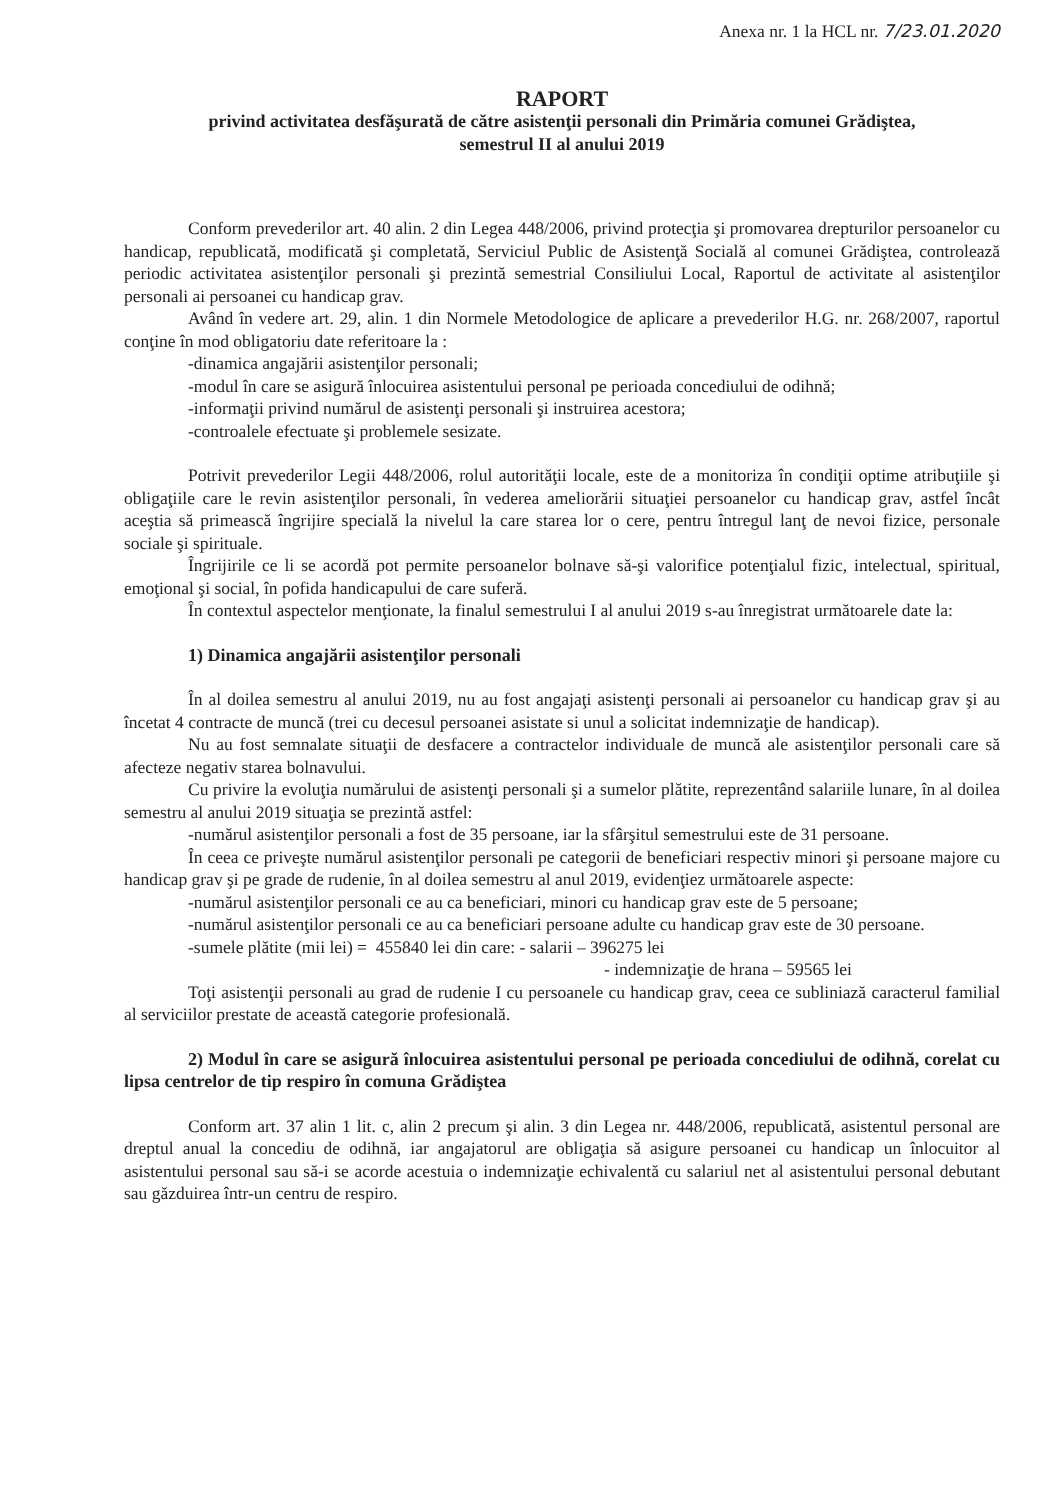Anexa nr. 1 la HCL nr. 7/23.01.2020
RAPORT
privind activitatea desfăşurată de către asistenţii personali din Primăria comunei Grădiştea,
semestrul II al anului 2019
Conform prevederilor art. 40 alin. 2 din Legea 448/2006, privind protecţia şi promovarea drepturilor persoanelor cu handicap, republicată, modificată şi completată, Serviciul Public de Asistenţă Socială al comunei Grădiştea, controlează periodic activitatea asistenţilor personali şi prezintă semestrial Consiliului Local, Raportul de activitate al asistenţilor personali ai persoanei cu handicap grav.
Având în vedere art. 29, alin. 1 din Normele Metodologice de aplicare a prevederilor H.G. nr. 268/2007, raportul conţine în mod obligatoriu date referitoare la :
-dinamica angajării asistenţilor personali;
-modul în care se asigură înlocuirea asistentului personal pe perioada concediului de odihnă;
-informaţii privind numărul de asistenţi personali şi instruirea acestora;
-controalele efectuate şi problemele sesizate.
Potrivit prevederilor Legii 448/2006, rolul autorităţii locale, este de a monitoriza în condiţii optime atribuţiile şi obligaţiile care le revin asistenţilor personali, în vederea ameliorării situaţiei persoanelor cu handicap grav, astfel încât aceştia să primească îngrijire specială la nivelul la care starea lor o cere, pentru întregul lanţ de nevoi fizice, personale sociale şi spirituale.
Îngrijirile ce li se acordă pot permite persoanelor bolnave să-şi valorifice potenţialul fizic, intelectual, spiritual, emoţional şi social, în pofida handicapului de care suferă.
În contextul aspectelor menţionate, la finalul semestrului I al anului 2019 s-au înregistrat următoarele date la:
1) Dinamica angajării asistenţilor personali
În al doilea semestru al anului 2019, nu au fost angajaţi asistenţi personali ai persoanelor cu handicap grav şi au încetat 4 contracte de muncă (trei cu decesul persoanei asistate si unul a solicitat indemnizaţie de handicap).
Nu au fost semnalate situaţii de desfacere a contractelor individuale de muncă ale asistenţilor personali care să afecteze negativ starea bolnavului.
Cu privire la evoluţia numărului de asistenţi personali şi a sumelor plătite, reprezentând salariile lunare, în al doilea semestru al anului 2019 situaţia se prezintă astfel:
-numărul asistenţilor personali a fost de 35 persoane, iar la sfârşitul semestrului este de 31 persoane.
În ceea ce priveşte numărul asistenţilor personali pe categorii de beneficiari respectiv minori şi persoane majore cu handicap grav şi pe grade de rudenie, în al doilea semestru al anul 2019, evidenţiez următoarele aspecte:
-numărul asistenţilor personali ce au ca beneficiari, minori cu handicap grav este de 5 persoane;
-numărul asistenţilor personali ce au ca beneficiari persoane adulte cu handicap grav este de 30 persoane.
-sumele plătite (mii lei) = 455840 lei din care: - salarii – 396275 lei
- indemnizaţie de hrana – 59565 lei
Toţi asistenţii personali au grad de rudenie I cu persoanele cu handicap grav, ceea ce subliniază caracterul familial al serviciilor prestate de această categorie profesională.
2) Modul în care se asigură înlocuirea asistentului personal pe perioada concediului de odihnă, corelat cu lipsa centrelor de tip respiro în comuna Grădiştea
Conform art. 37 alin 1 lit. c, alin 2 precum şi alin. 3 din Legea nr. 448/2006, republicată, asistentul personal are dreptul anual la concediu de odihnă, iar angajatorul are obligaţia să asigure persoanei cu handicap un înlocuitor al asistentului personal sau să-i se acorde acestuia o indemnizaţie echivalentă cu salariul net al asistentului personal debutant sau găzduirea într-un centru de respiro.